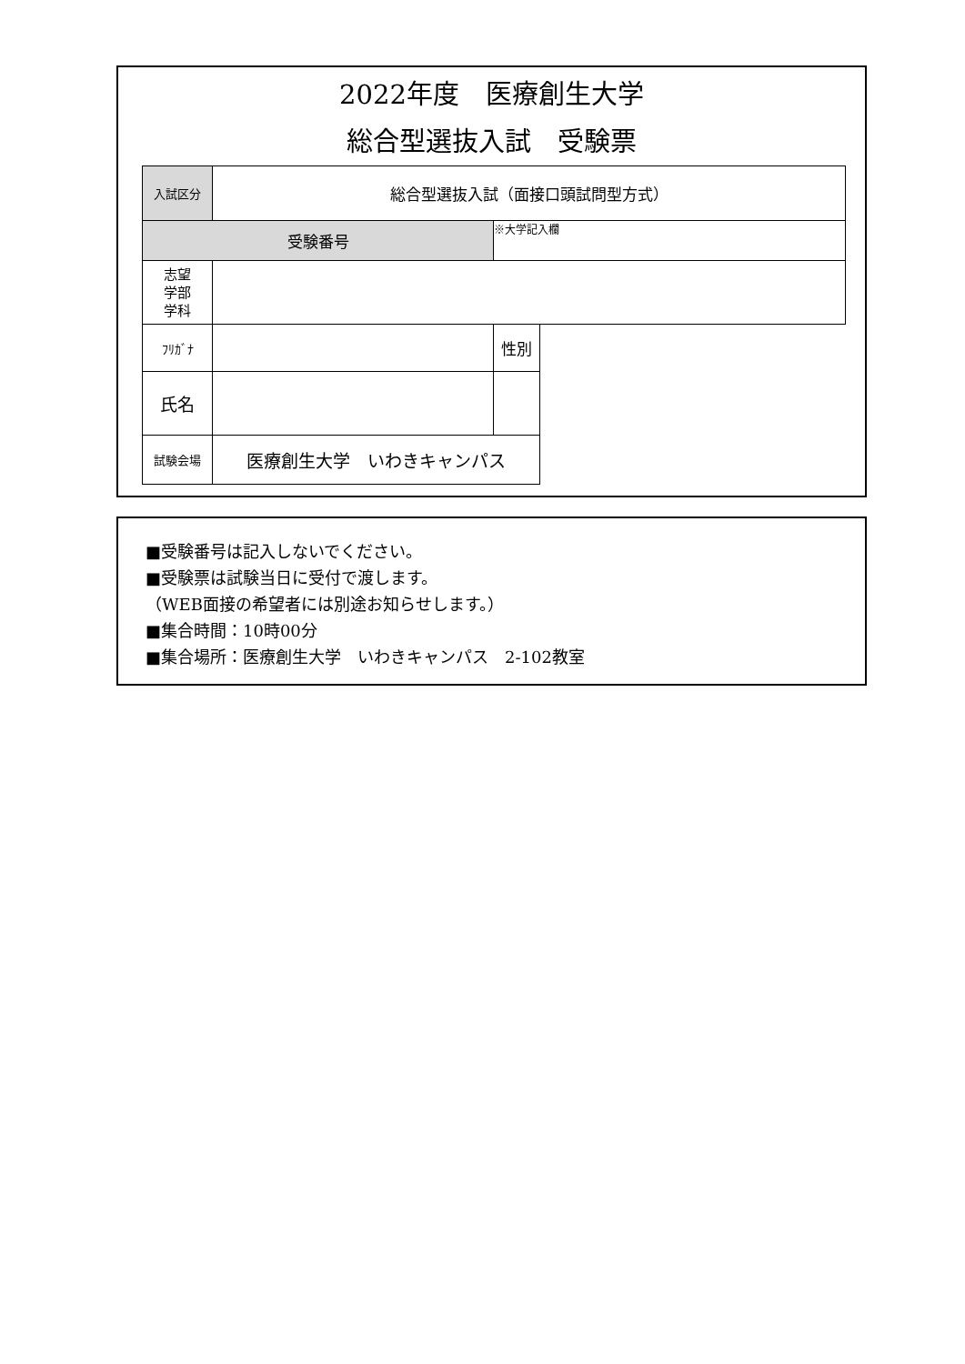2022年度　医療創生大学
総合型選抜入試　受験票
| 入試区分 | 総合型選抜入試（面接口頭試問型方式） | | |
| 受験番号 | | ※大学記入欄 | |
| 志望 学部 学科 | | | |
| ﾌﾘｶﾞﾅ | | 性別 | |
| 氏名 | | | |
| 試験会場 | 医療創生大学 いわきキャンパス | | |
■受験番号は記入しないでください。
■受験票は試験当日に受付で渡します。
（WEB面接の希望者には別途お知らせします。）
■集合時間：10時00分
■集合場所：医療創生大学　いわきキャンパス　2-102教室